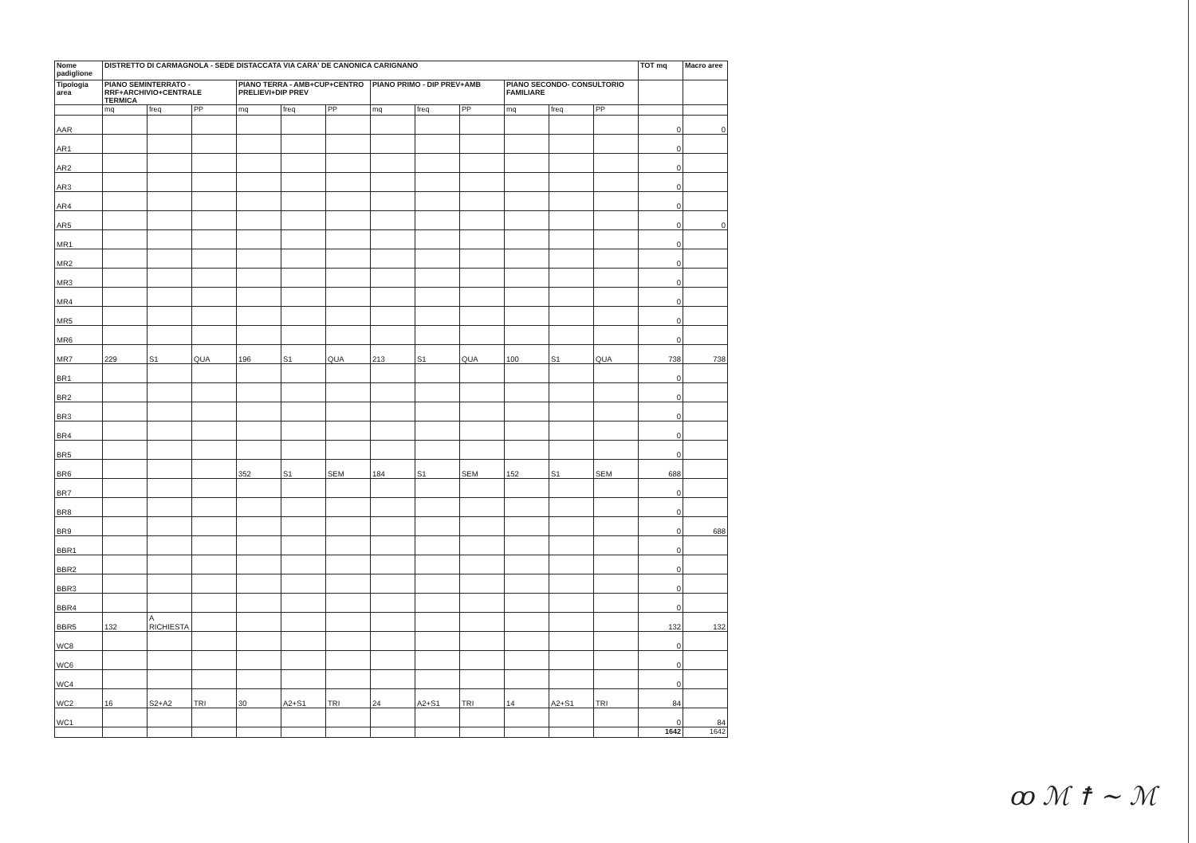| Nome padiglione | DISTRETTO DI CARMAGNOLA - SEDE DISTACCATA VIA CARA' DE CANONICA CARIGNANO | | | | | | | | | | | | TOT mq | Macro aree |
| --- | --- | --- | --- | --- | --- | --- | --- | --- | --- | --- | --- | --- | --- | --- |
| Tipologia area | PIANO SEMINTERRATO - RRF+ARCHIVIO+CENTRALE TERMICA | | | PIANO TERRA - AMB+CUP+CENTRO PRELIEVI+DIP PREV | | | PIANO PRIMO - DIP PREV+AMB | | | PIANO SECONDO- CONSULTORIO FAMILIARE | | | | |
| | mq | freq | PP | mq | freq | PP | mq | freq | PP | mq | freq | PP | | |
| AAR | | | | | | | | | | | | | 0 | 0 |
| AR1 | | | | | | | | | | | | | 0 | |
| AR2 | | | | | | | | | | | | | 0 | |
| AR3 | | | | | | | | | | | | | 0 | |
| AR4 | | | | | | | | | | | | | 0 | |
| AR5 | | | | | | | | | | | | | 0 | 0 |
| MR1 | | | | | | | | | | | | | 0 | |
| MR2 | | | | | | | | | | | | | 0 | |
| MR3 | | | | | | | | | | | | | 0 | |
| MR4 | | | | | | | | | | | | | 0 | |
| MR5 | | | | | | | | | | | | | 0 | |
| MR6 | | | | | | | | | | | | | 0 | |
| MR7 | 229 | S1 | QUA | 196 | S1 | QUA | 213 | S1 | QUA | 100 | S1 | QUA | 738 | 738 |
| BR1 | | | | | | | | | | | | | 0 | |
| BR2 | | | | | | | | | | | | | 0 | |
| BR3 | | | | | | | | | | | | | 0 | |
| BR4 | | | | | | | | | | | | | 0 | |
| BR5 | | | | | | | | | | | | | 0 | |
| BR6 | | | | 352 | S1 | SEM | 184 | S1 | SEM | 152 | S1 | SEM | 688 | |
| BR7 | | | | | | | | | | | | | 0 | |
| BR8 | | | | | | | | | | | | | 0 | |
| BR9 | | | | | | | | | | | | | 0 | 688 |
| BBR1 | | | | | | | | | | | | | 0 | |
| BBR2 | | | | | | | | | | | | | 0 | |
| BBR3 | | | | | | | | | | | | | 0 | |
| BBR4 | | | | | | | | | | | | | 0 | |
| BBR5 | 132 | A RICHIESTA | | | | | | | | | | | 132 | 132 |
| WC8 | | | | | | | | | | | | | 0 | |
| WC6 | | | | | | | | | | | | | 0 | |
| WC4 | | | | | | | | | | | | | 0 | |
| WC2 | 16 | S2+A2 | TRI | 30 | A2+S1 | TRI | 24 | A2+S1 | TRI | 14 | A2+S1 | TRI | 84 | |
| WC1 | | | | | | | | | | | | | 0 | 84 |
| | | | | | | | | | | | | | 1642 | 1642 |
ꝏ ℳ ☨ ~ ℳ